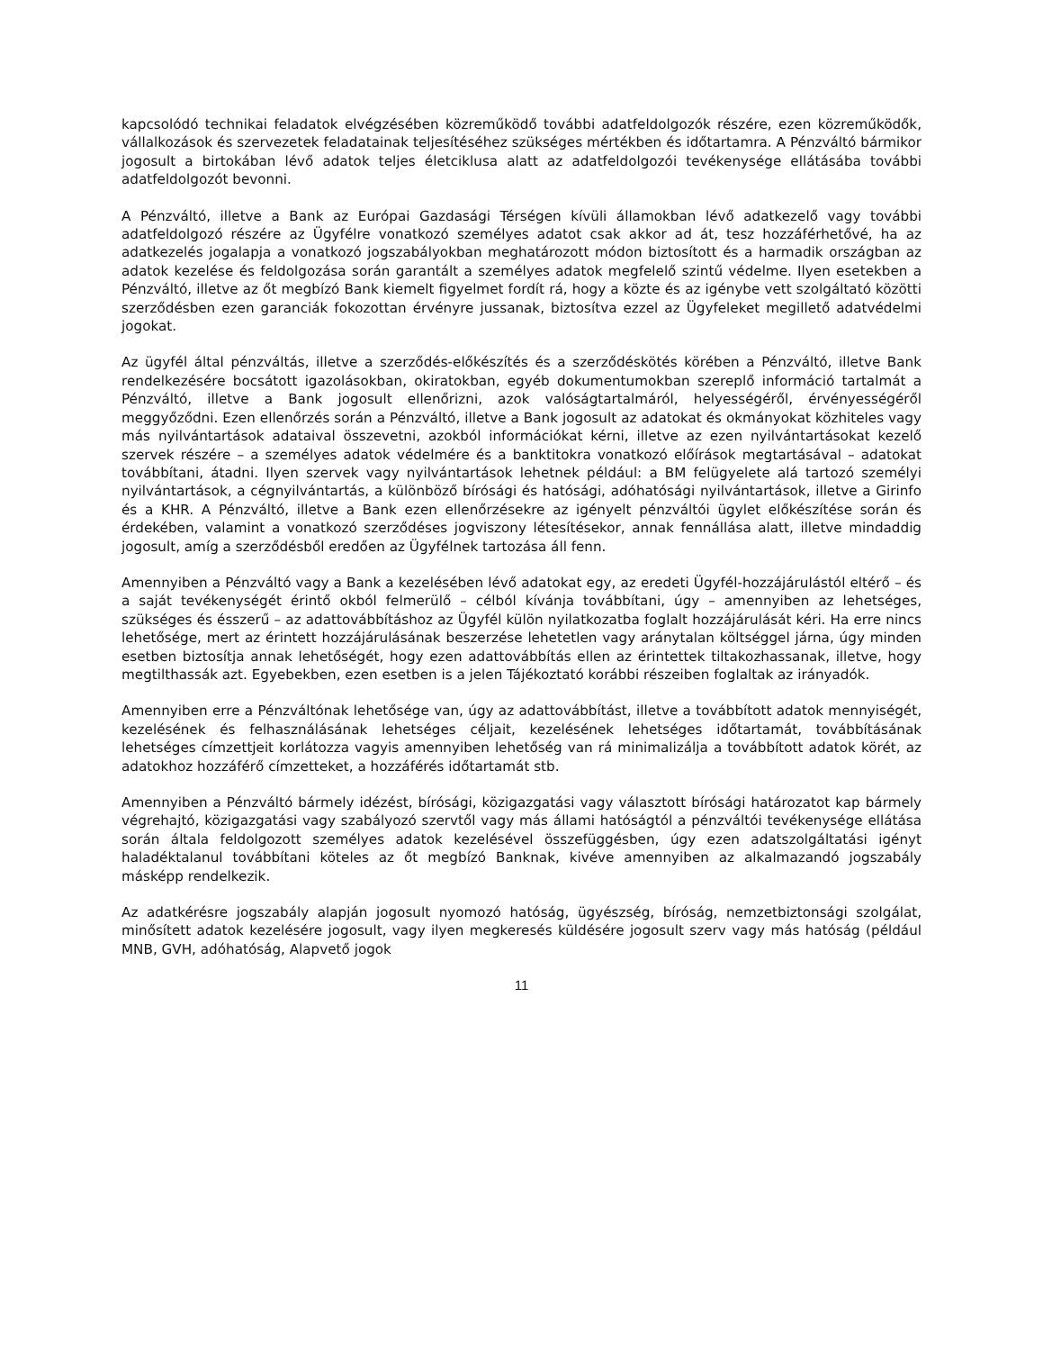kapcsolódó technikai feladatok elvégzésében közreműködő további adatfeldolgozók részére, ezen közreműködők, vállalkozások és szervezetek feladatainak teljesítéséhez szükséges mértékben és időtartamra. A Pénzváltó bármikor jogosult a birtokában lévő adatok teljes életciklusa alatt az adatfeldolgozói tevékenysége ellátásába további adatfeldolgozót bevonni.
A Pénzváltó, illetve a Bank az Európai Gazdasági Térségen kívüli államokban lévő adatkezelő vagy további adatfeldolgozó részére az Ügyfélre vonatkozó személyes adatot csak akkor ad át, tesz hozzáférhetővé, ha az adatkezelés jogalapja a vonatkozó jogszabályokban meghatározott módon biztosított és a harmadik országban az adatok kezelése és feldolgozása során garantált a személyes adatok megfelelő szintű védelme. Ilyen esetekben a Pénzváltó, illetve az őt megbízó Bank kiemelt figyelmet fordít rá, hogy a közte és az igénybe vett szolgáltató közötti szerződésben ezen garanciák fokozottan érvényre jussanak, biztosítva ezzel az Ügyfeleket megillető adatvédelmi jogokat.
Az ügyfél által pénzváltás, illetve a szerződés-előkészítés és a szerződéskötés körében a Pénzváltó, illetve Bank rendelkezésére bocsátott igazolásokban, okiratokban, egyéb dokumentumokban szereplő információ tartalmát a Pénzváltó, illetve a Bank jogosult ellenőrizni, azok valóságtartalmáról, helyességéről, érvényességéről meggyőződni. Ezen ellenőrzés során a Pénzváltó, illetve a Bank jogosult az adatokat és okmányokat közhiteles vagy más nyilvántartások adataival összevetni, azokból információkat kérni, illetve az ezen nyilvántartásokat kezelő szervek részére – a személyes adatok védelmére és a banktitokra vonatkozó előírások megtartásával – adatokat továbbítani, átadni. Ilyen szervek vagy nyilvántartások lehetnek például: a BM felügyelete alá tartozó személyi nyilvántartások, a cégnyilvántartás, a különböző bírósági és hatósági, adóhatósági nyilvántartások, illetve a Girinfo és a KHR. A Pénzváltó, illetve a Bank ezen ellenőrzésekre az igényelt pénzváltói ügylet előkészítése során és érdekében, valamint a vonatkozó szerződéses jogviszony létesítésekor, annak fennállása alatt, illetve mindaddig jogosult, amíg a szerződésből eredően az Ügyfélnek tartozása áll fenn.
Amennyiben a Pénzváltó vagy a Bank a kezelésében lévő adatokat egy, az eredeti Ügyfél-hozzájárulástól eltérő – és a saját tevékenységét érintő okból felmerülő – célból kívánja továbbítani, úgy – amennyiben az lehetséges, szükséges és ésszerű – az adattovábbításhoz az Ügyfél külön nyilatkozatba foglalt hozzájárulását kéri. Ha erre nincs lehetősége, mert az érintett hozzájárulásának beszerzése lehetetlen vagy aránytalan költséggel járna, úgy minden esetben biztosítja annak lehetőségét, hogy ezen adattovábbítás ellen az érintettek tiltakozhassanak, illetve, hogy megtilthassák azt. Egyebekben, ezen esetben is a jelen Tájékoztató korábbi részeiben foglaltak az irányadók.
Amennyiben erre a Pénzváltónak lehetősége van, úgy az adattovábbítást, illetve a továbbított adatok mennyiségét, kezelésének és felhasználásának lehetséges céljait, kezelésének lehetséges időtartamát, továbbításának lehetséges címzettjeit korlátozza vagyis amennyiben lehetőség van rá minimalizálja a továbbított adatok körét, az adatokhoz hozzáférő címzetteket, a hozzáférés időtartamát stb.
Amennyiben a Pénzváltó bármely idézést, bírósági, közigazgatási vagy választott bírósági határozatot kap bármely végrehajtó, közigazgatási vagy szabályozó szervtől vagy más állami hatóságtól a pénzváltói tevékenysége ellátása során általa feldolgozott személyes adatok kezelésével összefüggésben, úgy ezen adatszolgáltatási igényt haladéktalanul továbbítani köteles az őt megbízó Banknak, kivéve amennyiben az alkalmazandó jogszabály másképp rendelkezik.
Az adatkérésre jogszabály alapján jogosult nyomozó hatóság, ügyészség, bíróság, nemzetbiztonsági szolgálat, minősített adatok kezelésére jogosult, vagy ilyen megkeresés küldésére jogosult szerv vagy más hatóság (például MNB, GVH, adóhatóság, Alapvető jogok
11